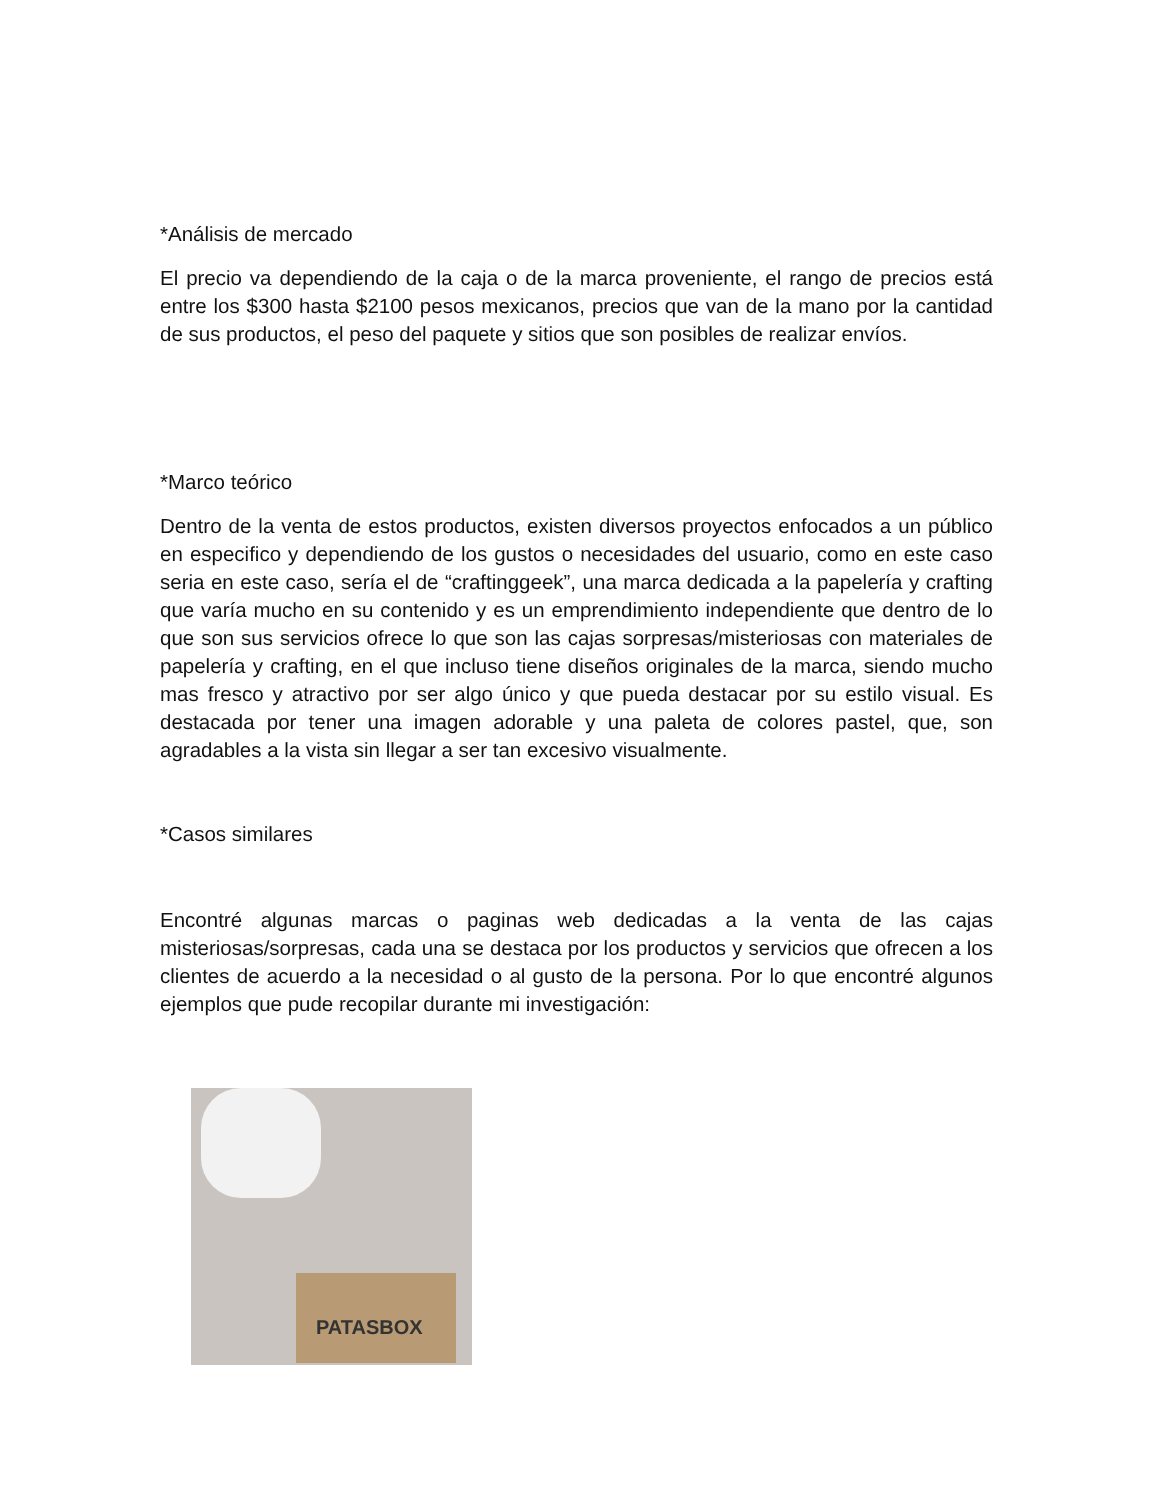*Análisis de mercado
El precio va dependiendo de la caja o de la marca proveniente, el rango de precios está entre los $300 hasta $2100 pesos mexicanos, precios que van de la mano por la cantidad de sus productos, el peso del paquete y sitios que son posibles de realizar envíos.
*Marco teórico
Dentro de la venta de estos productos, existen diversos proyectos enfocados a un público en especifico y dependiendo de los gustos o necesidades del usuario, como en este caso seria en este caso, sería el de “craftinggeek”, una marca dedicada a la papelería y crafting que varía mucho en su contenido y es un emprendimiento independiente que dentro de lo que son sus servicios ofrece lo que son las cajas sorpresas/misteriosas con materiales de papelería y crafting, en el que incluso tiene diseños originales de la marca, siendo mucho mas fresco y atractivo por ser algo único y que pueda destacar por su estilo visual. Es destacada por tener una imagen adorable y una paleta de colores pastel, que, son agradables a la vista sin llegar a ser tan excesivo visualmente.
*Casos similares
Encontré algunas marcas o paginas web dedicadas a la venta de las cajas misteriosas/sorpresas, cada una se destaca por los productos y servicios que ofrecen a los clientes de acuerdo a la necesidad o al gusto de la persona. Por lo que encontré algunos ejemplos que pude recopilar durante mi investigación:
PATASBOX